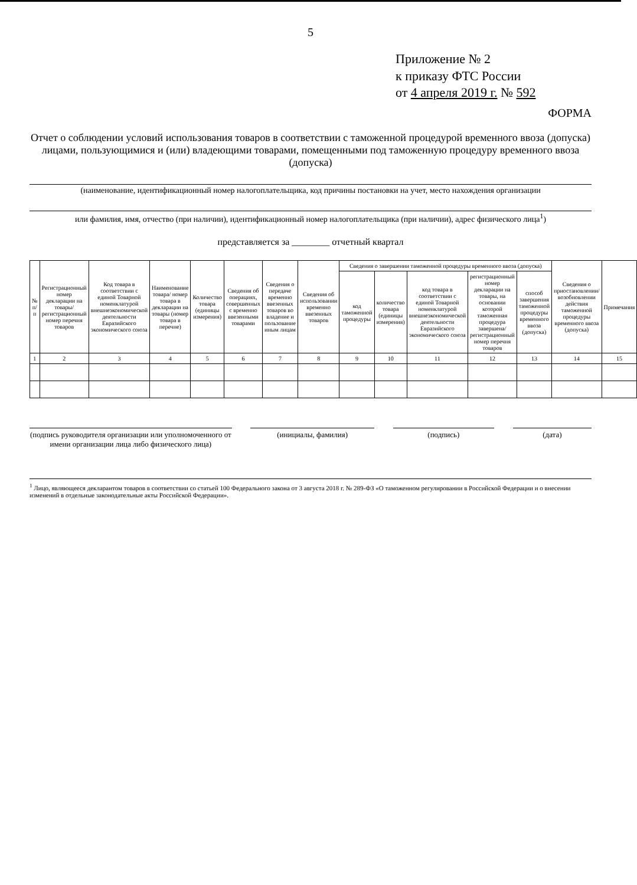5
Приложение № 2
к приказу ФТС России
от 4 апреля 2019 г. № 592
ФОРМА
Отчет о соблюдении условий использования товаров в соответствии с таможенной процедурой временного ввоза (допуска) лицами, пользующимися и (или) владеющими товарами, помещенными под таможенную процедуру временного ввоза (допуска)
(наименование, идентификационный номер налогоплательщика, код причины постановки на учет, место нахождения организации
или фамилия, имя, отчество (при наличии), идентификационный номер налогоплательщика (при наличии), адрес физического лица<sup>1</sup>)
представляется за ________ отчетный квартал
| № п/п | Регистрационный номер декларации на товары/ регистрационный номер перечня товаров | Код товара в соответствии с единой Товарной номенклатурой внешнеэкономической деятельности Евразийского экономического союза | Наименование товара/ номер товара в декларации на товары (номер товара в перечне) | Количество товара (единицы измерения) | Сведения об операциях, совершенных с временно ввезенными товарами | Сведения о передаче временно ввезенных товаров во владение и пользование иным лицам | Сведения об использовании временно ввезенных товаров | Сведения о завершении таможенной процедуры временного ввоза (допуска) | | | | | Сведения о приостановлении/ возобновлении действия таможенной процедуры временного ввоза (допуска) | Примечания |
| --- | --- | --- | --- | --- | --- | --- | --- | --- | --- | --- | --- | --- | --- | --- |
| | | | | | | | | код таможенной процедуры | количество товара (единицы измерения) | код товара в соответствии с единой Товарной номенклатурой внешнеэкономической деятельности Евразийского экономического союза | регистрационный номер декларации на товары, на основании которой таможенная процедура завершена/ регистрационный номер перечня товаров | способ завершения таможенной процедуры временного ввоза (допуска) | | |
| 1 | 2 | 3 | 4 | 5 | 6 | 7 | 8 | 9 | 10 | 11 | 12 | 13 | 14 | 15 |
(подпись руководителя организации или уполномоченного от имени организации лица либо физического лица)
(инициалы, фамилия) (подпись) (дата)
<sup>1</sup> Лицо, являющееся декларантом товаров в соответствии со статьей 100 Федерального закона от 3 августа 2018 г. № 289-ФЗ «О таможенном регулировании в Российской Федерации и о внесении изменений в отдельные законодательные акты Российской Федерации».